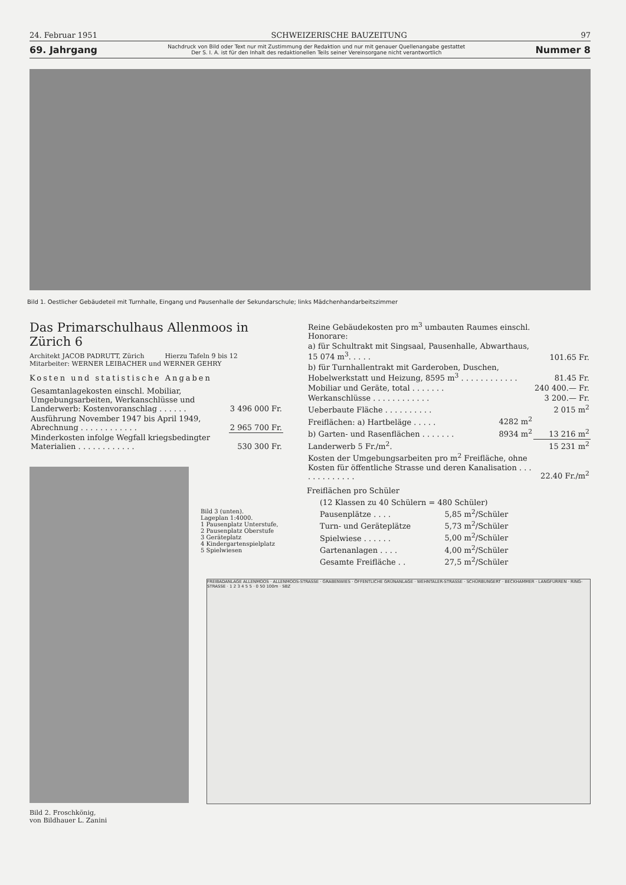24. Februar 1951 SCHWEIZERISCHE BAUZEITUNG 97
69. Jahrgang
Nachdruck von Bild oder Text nur mit Zustimmung der Redaktion und nur mit genauer Quellenangabe gestattet
Der S. I. A. ist für den Inhalt des redaktionellen Teils seiner Vereinsorgane nicht verantwortlich
Nummer 8
Bild 1. Oestlicher Gebäudeteil mit Turnhalle, Eingang und Pausenhalle der Sekundarschule; links Mädchenhandarbeitszimmer
Das Primarschulhaus Allenmoos in Zürich 6
Architekt JACOB PADRUTT, Zürich Hierzu Tafeln 9 bis 12
Mitarbeiter: WERNER LEIBACHER und WERNER GEHRY
Kosten und statistische Angaben
| Gesamtanlagekosten einschl. Mobiliar, Umgebungsarbeiten, Werkanschlüsse und Landerwerb: Kostenvoranschlag . . . . . . | 3 496 000 Fr. |
| Ausführung November 1947 bis April 1949, Abrechnung . . . . . . . . . . . . | 2 965 700 Fr. |
| Minderkosten infolge Wegfall kriegsbedingter Materialien . . . . . . . . . . . . | 530 300 Fr. |
Bild 2. Froschkönig,
von Bildhauer L. Zanini
Bild 3 (unten).
Lageplan 1:4000.
1 Pausenplatz Unterstufe,
2 Pausenplatz Oberstufe
3 Geräteplatz
4 Kindergartenspielplatz
5 Spielwiesen
| Reine Gebäudekosten pro m<sup>3</sup> umbauten Raumes einschl. Honorare: | | |
| a) für Schultrakt mit Singsaal, Pausenhalle, Abwarthaus, 15 074 m<sup>3</sup>. . . . . | | 101.65 Fr. |
| b) für Turnhallentrakt mit Garderoben, Duschen, Hobelwerkstatt und Heizung, 8595 m<sup>3</sup> . . . . . . . . . . . . | | 81.45 Fr. |
| Mobiliar und Geräte, total . . . . . . . | | 240 400.— Fr. |
| Werkanschlüsse . . . . . . . . . . . . | | 3 200.— Fr. |
| Ueberbaute Fläche . . . . . . . . . . | | 2 015 m<sup>2</sup> |
| Freiflächen: a) Hartbeläge . . . . . | 4282 m<sup>2</sup> | |
| b) Garten- und Rasenflächen . . . . . . . | 8934 m<sup>2</sup> | 13 216 m<sup>2</sup> |
| Landerwerb 5 Fr./m<sup>2</sup>. | | 15 231 m<sup>2</sup> |
| Kosten der Umgebungsarbeiten pro m<sup>2</sup> Freifläche, ohne Kosten für öffentliche Strasse und deren Kanalisation . . . . . . . . . . . . . | | 22.40 Fr./m<sup>2</sup> |
Freiflächen pro Schüler
| (12 Klassen zu 40 Schülern = 480 Schüler) | |
| Pausenplätze . . . . | 5,85 m<sup>2</sup>/Schüler |
| Turn- und Geräteplätze | 5,73 m<sup>2</sup>/Schüler |
| Spielwiese . . . . . . | 5,00 m<sup>2</sup>/Schüler |
| Gartenanlagen . . . . | 4,00 m<sup>2</sup>/Schüler |
| Gesamte Freifläche . . | 27,5 m<sup>2</sup>/Schüler |
FREIBADANLAGE ALLENMOOS · ALLENMOOS-STRASSE · GRABENWIES · ÖFFENTLICHE GRÜNANLAGE · WEHNTALER-STRASSE · SCHÜRBUNGERT · BECKHAMMER · LANGFURREN · RING-STRASSE · 1 2 3 4 5 5 · 0 50 100m · SBZ